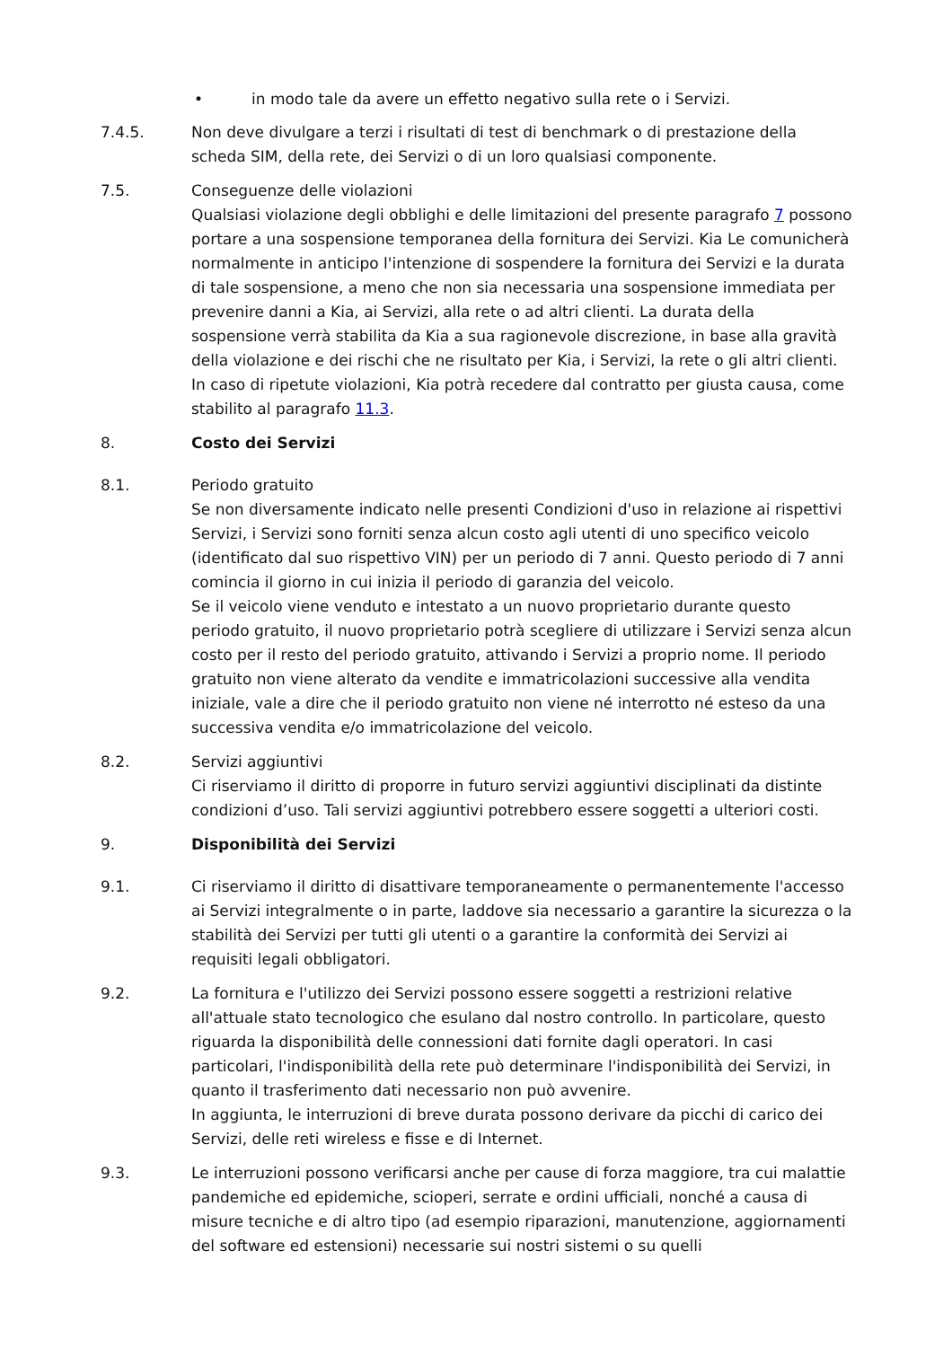• in modo tale da avere un effetto negativo sulla rete o i Servizi.
7.4.5. Non deve divulgare a terzi i risultati di test di benchmark o di prestazione della scheda SIM, della rete, dei Servizi o di un loro qualsiasi componente.
7.5. Conseguenze delle violazioni
Qualsiasi violazione degli obblighi e delle limitazioni del presente paragrafo 7 possono portare a una sospensione temporanea della fornitura dei Servizi. Kia Le comunicherà normalmente in anticipo l'intenzione di sospendere la fornitura dei Servizi e la durata di tale sospensione, a meno che non sia necessaria una sospensione immediata per prevenire danni a Kia, ai Servizi, alla rete o ad altri clienti. La durata della sospensione verrà stabilita da Kia a sua ragionevole discrezione, in base alla gravità della violazione e dei rischi che ne risultato per Kia, i Servizi, la rete o gli altri clienti. In caso di ripetute violazioni, Kia potrà recedere dal contratto per giusta causa, come stabilito al paragrafo 11.3.
8. Costo dei Servizi
8.1. Periodo gratuito
Se non diversamente indicato nelle presenti Condizioni d'uso in relazione ai rispettivi Servizi, i Servizi sono forniti senza alcun costo agli utenti di uno specifico veicolo (identificato dal suo rispettivo VIN) per un periodo di 7 anni. Questo periodo di 7 anni comincia il giorno in cui inizia il periodo di garanzia del veicolo.
Se il veicolo viene venduto e intestato a un nuovo proprietario durante questo periodo gratuito, il nuovo proprietario potrà scegliere di utilizzare i Servizi senza alcun costo per il resto del periodo gratuito, attivando i Servizi a proprio nome. Il periodo gratuito non viene alterato da vendite e immatricolazioni successive alla vendita iniziale, vale a dire che il periodo gratuito non viene né interrotto né esteso da una successiva vendita e/o immatricolazione del veicolo.
8.2. Servizi aggiuntivi
Ci riserviamo il diritto di proporre in futuro servizi aggiuntivi disciplinati da distinte condizioni d’uso. Tali servizi aggiuntivi potrebbero essere soggetti a ulteriori costi.
9. Disponibilità dei Servizi
9.1. Ci riserviamo il diritto di disattivare temporaneamente o permanentemente l'accesso ai Servizi integralmente o in parte, laddove sia necessario a garantire la sicurezza o la stabilità dei Servizi per tutti gli utenti o a garantire la conformità dei Servizi ai requisiti legali obbligatori.
9.2. La fornitura e l'utilizzo dei Servizi possono essere soggetti a restrizioni relative all'attuale stato tecnologico che esulano dal nostro controllo. In particolare, questo riguarda la disponibilità delle connessioni dati fornite dagli operatori. In casi particolari, l'indisponibilità della rete può determinare l'indisponibilità dei Servizi, in quanto il trasferimento dati necessario non può avvenire.
In aggiunta, le interruzioni di breve durata possono derivare da picchi di carico dei Servizi, delle reti wireless e fisse e di Internet.
9.3. Le interruzioni possono verificarsi anche per cause di forza maggiore, tra cui malattie pandemiche ed epidemiche, scioperi, serrate e ordini ufficiali, nonché a causa di misure tecniche e di altro tipo (ad esempio riparazioni, manutenzione, aggiornamenti del software ed estensioni) necessarie sui nostri sistemi o su quelli